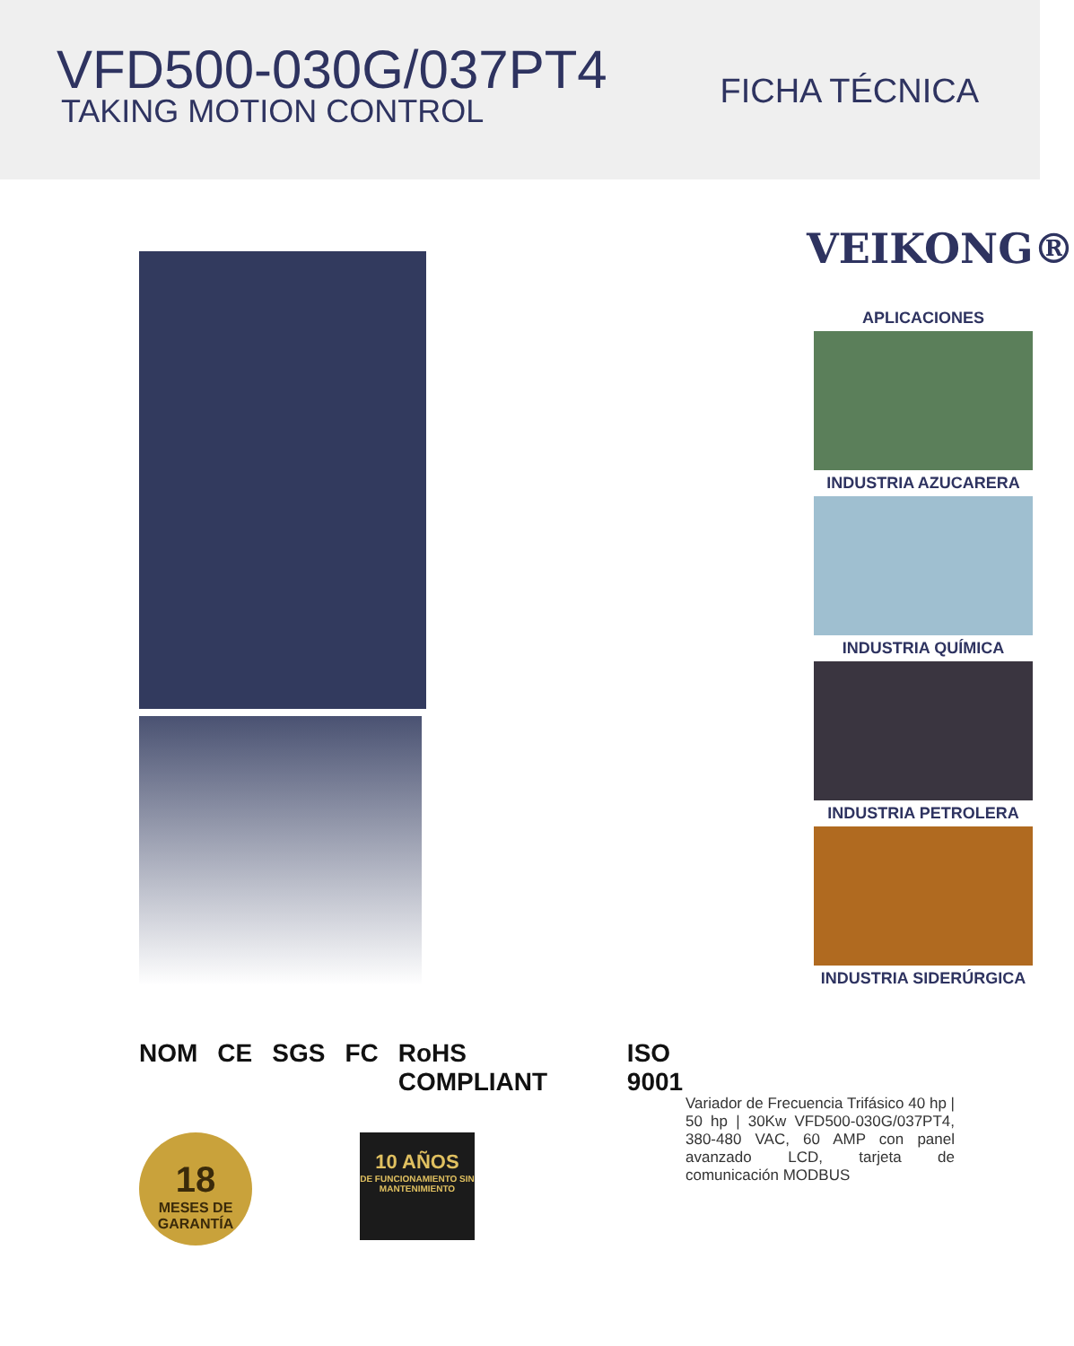VFD500-030G/037PT4
TAKING MOTION CONTROL
FICHA TÉCNICA
NOM CE SGS FC RoHS COMPLIANT ISO 9001
18
MESES DE GARANTÍA
10 AÑOS
DE FUNCIONAMIENTO SIN MANTENIMIENTO
VEIKONG®
APLICACIONES
INDUSTRIA AZUCARERA
INDUSTRIA QUÍMICA
INDUSTRIA PETROLERA
INDUSTRIA SIDERÚRGICA
Variador de Frecuencia Trifásico 40 hp | 50 hp | 30Kw VFD500-030G/037PT4, 380-480 VAC, 60 AMP con panel avanzado LCD, tarjeta de comunicación MODBUS